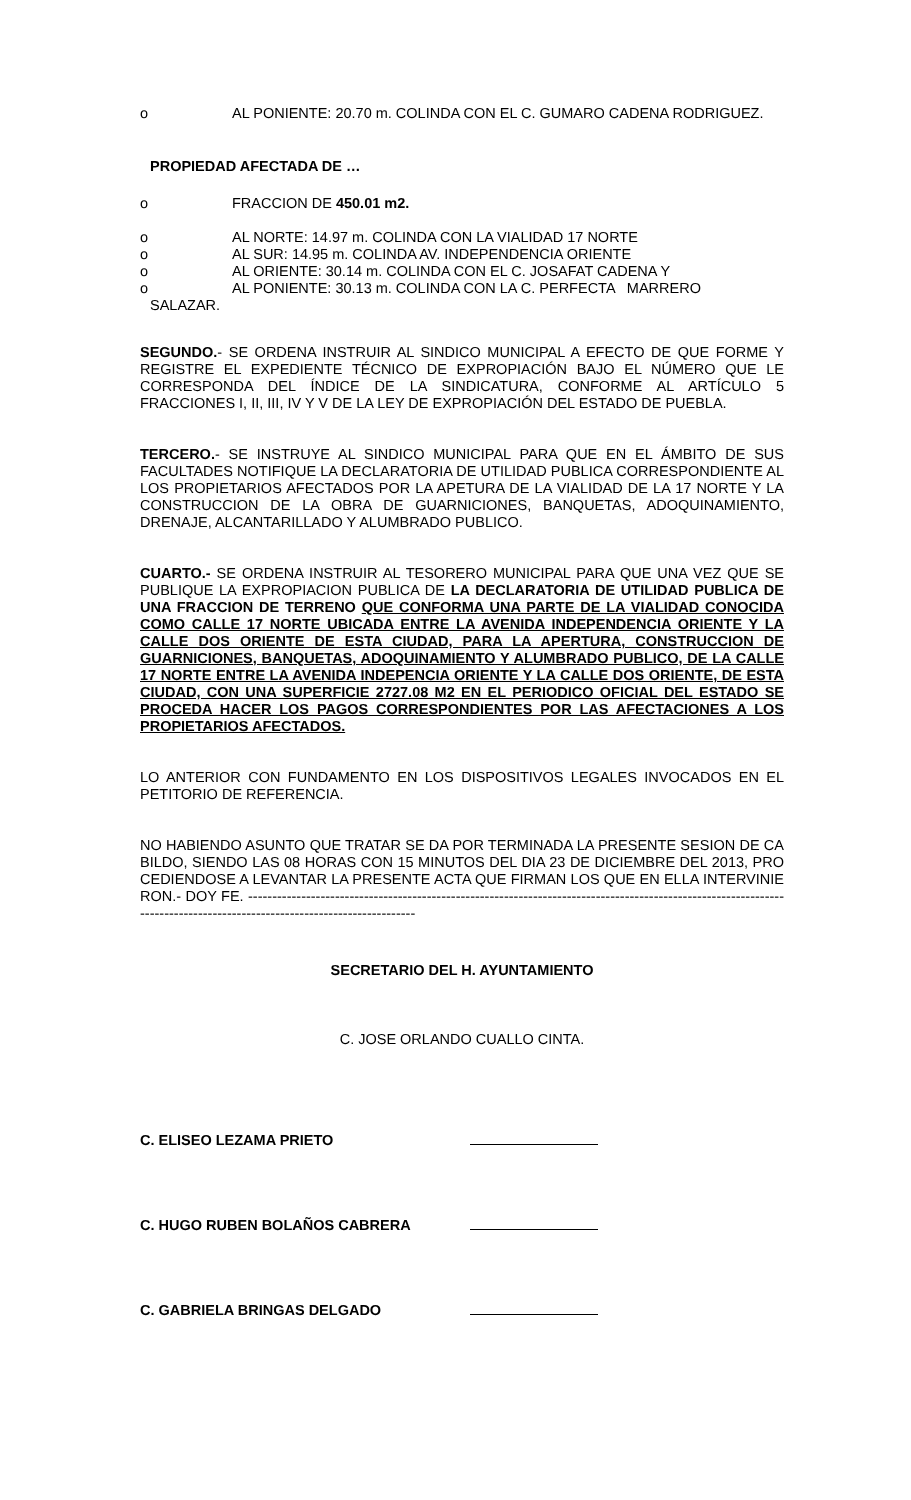o AL PONIENTE: 20.70 m. COLINDA CON EL C. GUMARO CADENA RODRIGUEZ.
PROPIEDAD AFECTADA DE …
o FRACCION DE 450.01 m2.
o AL NORTE: 14.97 m. COLINDA CON LA VIALIDAD 17 NORTE
o AL SUR: 14.95 m. COLINDA AV. INDEPENDENCIA ORIENTE
o AL ORIENTE: 30.14 m. COLINDA CON EL C. JOSAFAT CADENA Y
o AL PONIENTE: 30.13 m. COLINDA CON LA C. PERFECTA MARRERO
SALAZAR.
SEGUNDO.- SE ORDENA INSTRUIR AL SINDICO MUNICIPAL A EFECTO DE QUE FORME Y REGISTRE EL EXPEDIENTE TÉCNICO DE EXPROPIACIÓN BAJO EL NÚMERO QUE LE CORRESPONDA DEL ÍNDICE DE LA SINDICATURA, CONFORME AL ARTÍCULO 5 FRACCIONES I, II, III, IV Y V DE LA LEY DE EXPROPIACIÓN DEL ESTADO DE PUEBLA.
TERCERO.- SE INSTRUYE AL SINDICO MUNICIPAL PARA QUE EN EL ÁMBITO DE SUS FACULTADES NOTIFIQUE LA DECLARATORIA DE UTILIDAD PUBLICA CORRESPONDIENTE AL LOS PROPIETARIOS AFECTADOS POR LA APETURA DE LA VIALIDAD DE LA 17 NORTE Y LA CONSTRUCCION DE LA OBRA DE GUARNICIONES, BANQUETAS, ADOQUINAMIENTO, DRENAJE, ALCANTARILLADO Y ALUMBRADO PUBLICO.
CUARTO.- SE ORDENA INSTRUIR AL TESORERO MUNICIPAL PARA QUE UNA VEZ QUE SE PUBLIQUE LA EXPROPIACION PUBLICA DE LA DECLARATORIA DE UTILIDAD PUBLICA DE UNA FRACCION DE TERRENO QUE CONFORMA UNA PARTE DE LA VIALIDAD CONOCIDA COMO CALLE 17 NORTE UBICADA ENTRE LA AVENIDA INDEPENDENCIA ORIENTE Y LA CALLE DOS ORIENTE DE ESTA CIUDAD, PARA LA APERTURA, CONSTRUCCION DE GUARNICIONES, BANQUETAS, ADOQUINAMIENTO Y ALUMBRADO PUBLICO, DE LA CALLE 17 NORTE ENTRE LA AVENIDA INDEPENCIA ORIENTE Y LA CALLE DOS ORIENTE, DE ESTA CIUDAD, CON UNA SUPERFICIE 2727.08 M2 EN EL PERIODICO OFICIAL DEL ESTADO SE PROCEDA HACER LOS PAGOS CORRESPONDIENTES POR LAS AFECTACIONES A LOS PROPIETARIOS AFECTADOS.
LO ANTERIOR CON FUNDAMENTO EN LOS DISPOSITIVOS LEGALES INVOCADOS EN EL PETITORIO DE REFERENCIA.
NO HABIENDO ASUNTO QUE TRATAR SE DA POR TERMINADA LA PRESENTE SESION DE CABILDO, SIENDO LAS 08 HORAS CON 15 MINUTOS DEL DIA 23 DE DICIEMBRE DEL 2013, PROCEDIENDOSE A LEVANTAR LA PRESENTE ACTA QUE FIRMAN LOS QUE EN ELLA INTERVINIERON.- DOY FE. ------------------------------------------------------------------------------------------------------------------------------------------------------------------------
SECRETARIO DEL H. AYUNTAMIENTO
C. JOSE ORLANDO CUALLO CINTA.
C. ELISEO LEZAMA PRIETO
C. HUGO RUBEN BOLAÑOS CABRERA
C. GABRIELA BRINGAS DELGADO